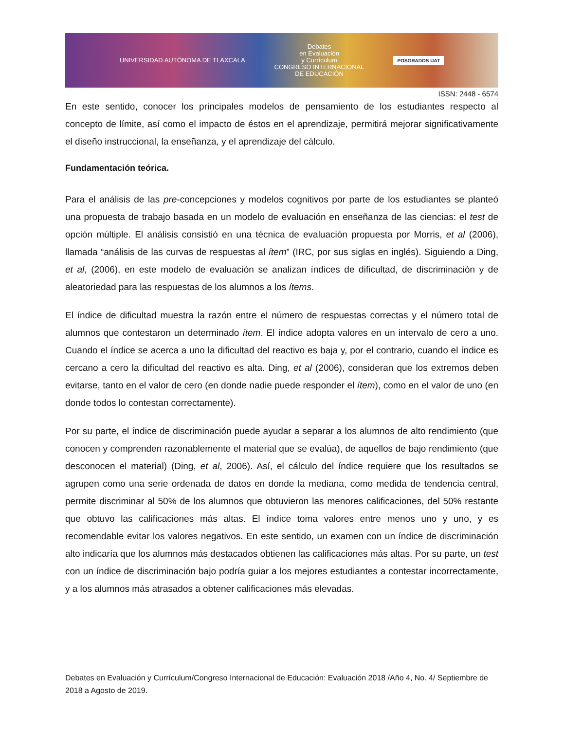UNIVERSIDAD AUTÓNOMA DE TLAXCALA
Debates
en Evaluación
y Currículum
CONGRESO INTERNACIONAL
DE EDUCACIÓN
POSGRADOS UAT
ISSN: 2448 - 6574
En este sentido, conocer los principales modelos de pensamiento de los estudiantes respecto al concepto de límite, así como el impacto de éstos en el aprendizaje, permitirá mejorar significativamente el diseño instruccional, la enseñanza, y el aprendizaje del cálculo.
Fundamentación teórica.
Para el análisis de las pre-concepciones y modelos cognitivos por parte de los estudiantes se planteó una propuesta de trabajo basada en un modelo de evaluación en enseñanza de las ciencias: el test de opción múltiple. El análisis consistió en una técnica de evaluación propuesta por Morris, et al (2006), llamada “análisis de las curvas de respuestas al ítem” (IRC, por sus siglas en inglés). Siguiendo a Ding, et al, (2006), en este modelo de evaluación se analizan índices de dificultad, de discriminación y de aleatoriedad para las respuestas de los alumnos a los ítems.
El índice de dificultad muestra la razón entre el número de respuestas correctas y el número total de alumnos que contestaron un determinado ítem. El índice adopta valores en un intervalo de cero a uno. Cuando el índice se acerca a uno la dificultad del reactivo es baja y, por el contrario, cuando el índice es cercano a cero la dificultad del reactivo es alta. Ding, et al (2006), consideran que los extremos deben evitarse, tanto en el valor de cero (en donde nadie puede responder el ítem), como en el valor de uno (en donde todos lo contestan correctamente).
Por su parte, el índice de discriminación puede ayudar a separar a los alumnos de alto rendimiento (que conocen y comprenden razonablemente el material que se evalúa), de aquellos de bajo rendimiento (que desconocen el material) (Ding, et al, 2006). Así, el cálculo del índice requiere que los resultados se agrupen como una serie ordenada de datos en donde la mediana, como medida de tendencia central, permite discriminar al 50% de los alumnos que obtuvieron las menores calificaciones, del 50% restante que obtuvo las calificaciones más altas. El índice toma valores entre menos uno y uno, y es recomendable evitar los valores negativos. En este sentido, un examen con un índice de discriminación alto indicaría que los alumnos más destacados obtienen las calificaciones más altas. Por su parte, un test con un índice de discriminación bajo podría guiar a los mejores estudiantes a contestar incorrectamente, y a los alumnos más atrasados a obtener calificaciones más elevadas.
Debates en Evaluación y Currículum/Congreso Internacional de Educación: Evaluación 2018 /Año 4, No. 4/ Septiembre de 2018 a Agosto de 2019.